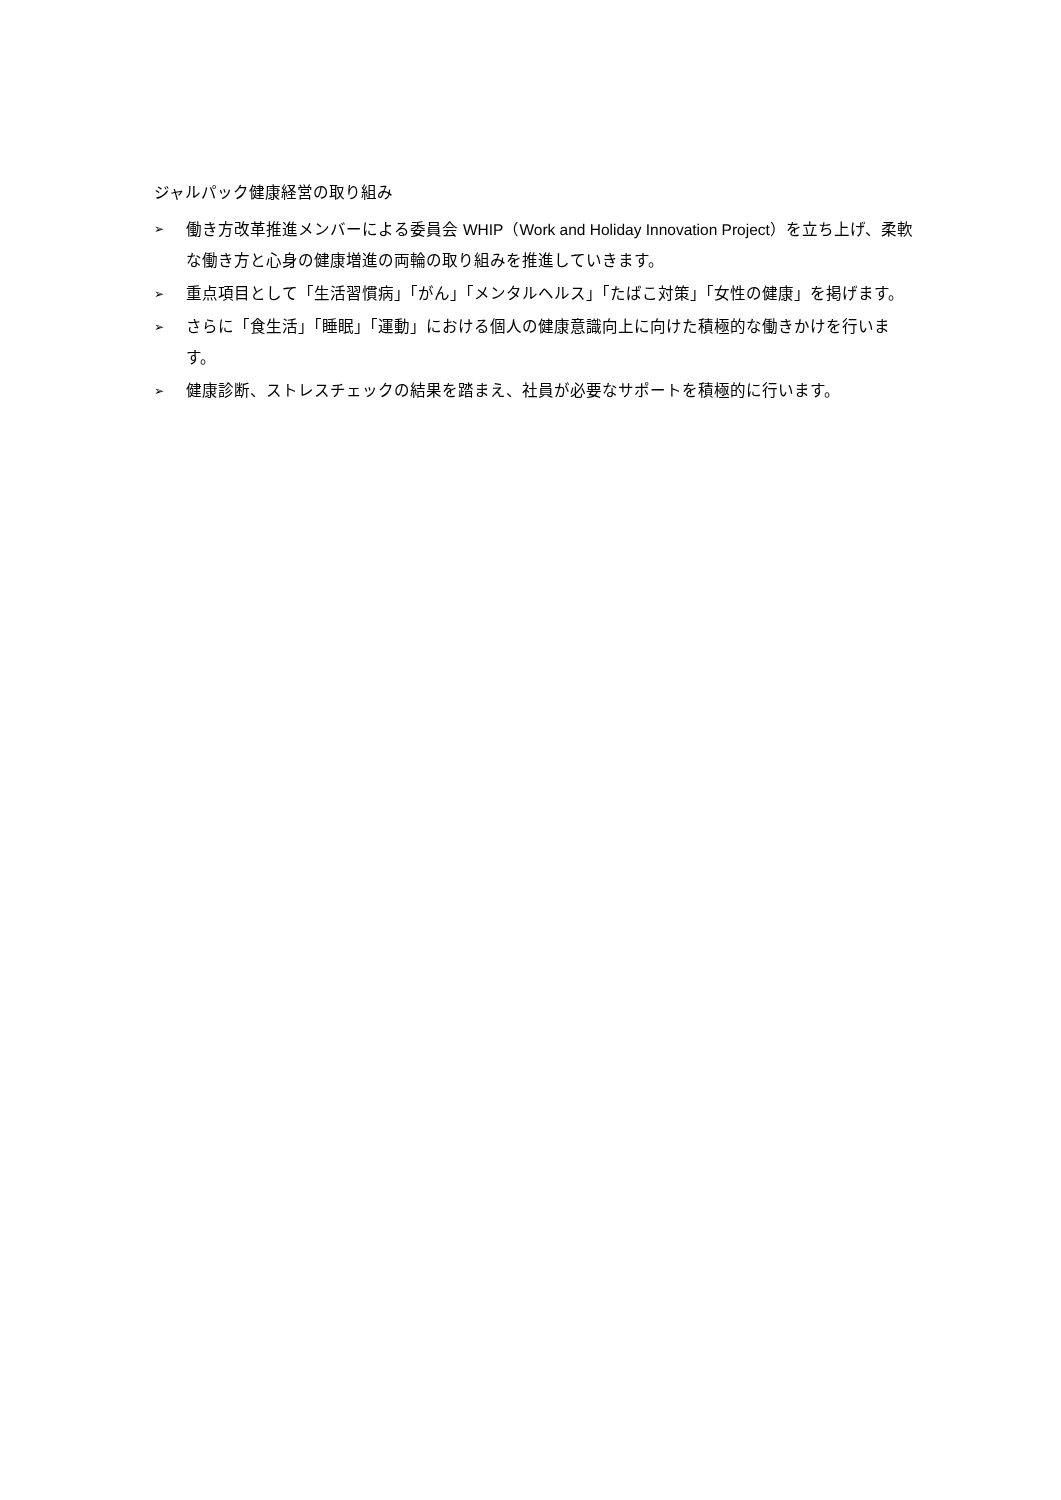ジャルパック健康経営の取り組み
➢ 働き方改革推進メンバーによる委員会 WHIP（Work and Holiday Innovation Project）を立ち上げ、柔軟な働き方と心身の健康増進の両輪の取り組みを推進していきます。
➢ 重点項目として「生活習慣病」「がん」「メンタルヘルス」「たばこ対策」「女性の健康」を掲げます。
➢ さらに「食生活」「睡眠」「運動」における個人の健康意識向上に向けた積極的な働きかけを行います。
➢ 健康診断、ストレスチェックの結果を踏まえ、社員が必要なサポートを積極的に行います。